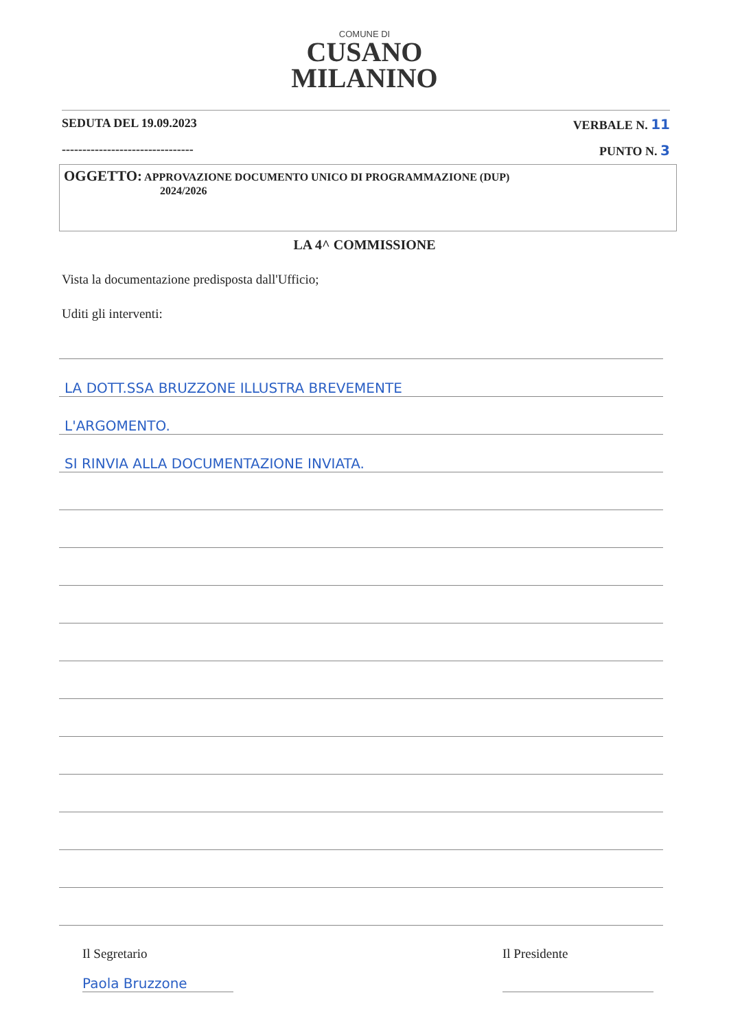COMUNE DI
CUSANO
MILANINO
SEDUTA DEL 19.09.2023 VERBALE N. 11
-------------------------------- PUNTO N. 3
OGGETTO: APPROVAZIONE DOCUMENTO UNICO DI PROGRAMMAZIONE (DUP)
2024/2026
LA 4^ COMMISSIONE
Vista la documentazione predisposta dall'Ufficio;
Uditi gli interventi:
LA DOTT.SSA BRUZZONE ILLUSTRA BREVEMENTE
L'ARGOMENTO.
SI RINVIA ALLA DOCUMENTAZIONE INVIATA.
Il Segretario
Paola Bruzzone
Il Presidente